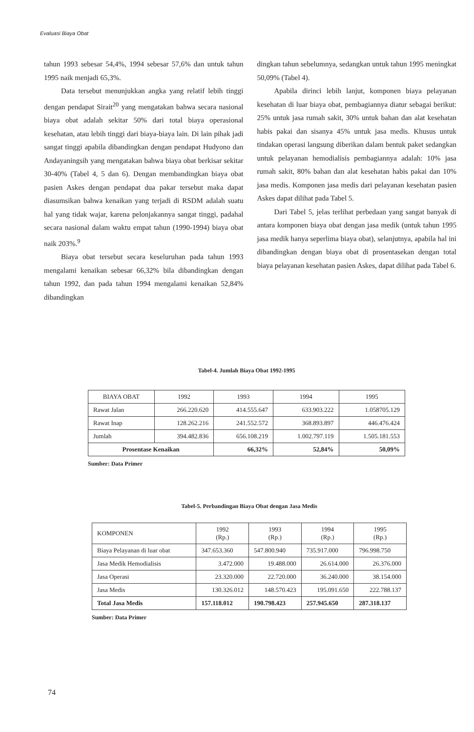Evaluasi Biaya Obat
tahun 1993 sebesar 54,4%, 1994 sebesar 57,6% dan untuk tahun 1995 naik menjadi 65,3%.
Data tersebut menunjukkan angka yang relatif lebih tinggi dengan pendapat Sirait<sup>20</sup> yang mengatakan bahwa secara nasional biaya obat adalah sekitar 50% dari total biaya operasional kesehatan, atau lebih tinggi dari biaya-biaya lain. Di lain pihak jadi sangat tinggi apabila dibandingkan dengan pendapat Hudyono dan Andayaningsih yang mengatakan bahwa biaya obat berkisar sekitar 30-40% (Tabel 4, 5 dan 6). Dengan membandingkan biaya obat pasien Askes dengan pendapat dua pakar tersebut maka dapat diasumsikan bahwa kenaikan yang terjadi di RSDM adalah suatu hal yang tidak wajar, karena pelonjakannya sangat tinggi, padahal secara nasional dalam waktu empat tahun (1990-1994) biaya obat naik 203%.<sup>9</sup>
Biaya obat tersebut secara keseluruhan pada tahun 1993 mengalami kenaikan sebesar 66,32% bila dibandingkan dengan tahun 1992, dan pada tahun 1994 mengalami kenaikan 52,84% dibandingkan
dingkan tahun sebelumnya, sedangkan untuk tahun 1995 meningkat 50,09% (Tabel 4).
Apabila dirinci lebih lanjut, komponen biaya pelayanan kesehatan di luar biaya obat, pembagiannya diatur sebagai berikut: 25% untuk jasa rumah sakit, 30% untuk bahan dan alat kesehatan habis pakai dan sisanya 45% untuk jasa medis. Khusus untuk tindakan operasi langsung diberikan dalam bentuk paket sedangkan untuk pelayanan hemodialisis pembagiannya adalah: 10% jasa rumah sakit, 80% bahan dan alat kesehatan habis pakai dan 10% jasa medis. Komponen jasa medis dari pelayanan kesehatan pasien Askes dapat dilihat pada Tabel 5.
Dari Tabel 5, jelas terlihat perbedaan yang sangat banyak di antara komponen biaya obat dengan jasa medik (untuk tahun 1995 jasa medik hanya seperlima biaya obat), selanjutnya, apabila hal ini dibandingkan dengan biaya obat di prosentasekan dengan total biaya pelayanan kesehatan pasien Askes, dapat dilihat pada Tabel 6.
Tabel-4. Jumlah Biaya Obat 1992-1995
| BIAYA OBAT | 1992 | 1993 | 1994 | 1995 |
| --- | --- | --- | --- | --- |
| Rawat Jalan | 266.220.620 | 414.555.647 | 633.903.222 | 1.058705.129 |
| Rawat Inap | 128.262.216 | 241.552.572 | 368.893.897 | 446.476.424 |
| Jumlah | 394.482.836 | 656.108.219 | 1.002.797.119 | 1.505.181.553 |
| Prosentase Kenaikan | | 66,32% | 52,84% | 50,09% |
Sumber: Data Primer
Tabel-5. Perbandingan Biaya Obat dengan Jasa Medis
| KOMPONEN | 1992 (Rp.) | 1993 (Rp.) | 1994 (Rp.) | 1995 (Rp.) |
| --- | --- | --- | --- | --- |
| Biaya Pelayanan di luar obat | 347.653.360 | 547.800.940 | 735.917.000 | 796.998.750 |
| Jasa Medik Hemodialisis | 3.472.000 | 19.488.000 | 26.614.000 | 26.376.000 |
| Jasa Operasi | 23.320.000 | 22.720.000 | 36.240.000 | 38.154.000 |
| Jasa Medis | 130.326.012 | 148.570.423 | 195.091.650 | 222.788.137 |
| Total Jasa Medis | 157.118.012 | 190.798.423 | 257.945.650 | 287.318.137 |
Sumber: Data Primer
74